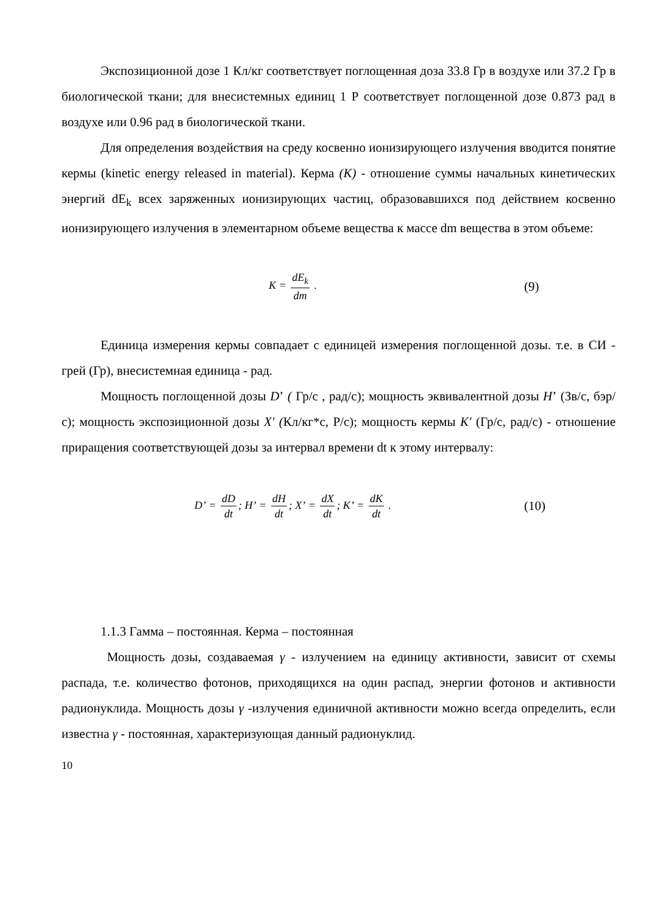Экспозиционной дозе 1 Кл/кг соответствует поглощенная доза 33.8 Гр в воздухе или 37.2 Гр в биологической ткани; для внесистемных единиц 1 Р соответствует поглощенной дозе 0.873 рад в воздухе или 0.96 рад в биологической ткани.
Для определения воздействия на среду косвенно ионизирующего излучения вводится понятие кермы (kinetic energy released in material). Керма (К) - отношение суммы начальных кинетических энергий dE<sub>k</sub> всех заряженных ионизирующих частиц, образовавшихся под действием косвенно ионизирующего излучения в элементарном объеме вещества к массе dm вещества в этом объеме:
K = dE<sub>k</sub> dm .
(9)
Единица измерения кермы совпадает с единицей измерения поглощенной дозы. т.е. в СИ - грей (Гр), внесистемная единица - рад.
Мощность поглощенной дозы Dʼ ( Гр/с , рад/с); мощность эквивалентной дозы Hʼ (Зв/с, бэр/с); мощность экспозиционной дозы X′ (Кл/кг*с, Р/с); мощность кермы K′ (Гр/с, рад/с) - отношение приращения соответствующей дозы за интервал времени dt к этому интервалу:
Dʼ = dD dt; Hʼ = dH dt; Xʼ = dX dt; Kʼ = dK dt .
(10)
1.1.3 Гамма – постоянная. Керма – постоянная
Мощность дозы, создаваемая γ - излучением на единицу активности, зависит от схемы распада, т.е. количество фотонов, приходящихся на один распад, энергии фотонов и активности радионуклида. Мощность дозы γ -излучения единичной активности можно всегда определить, если известна γ - постоянная, характеризующая данный радионуклид.
10